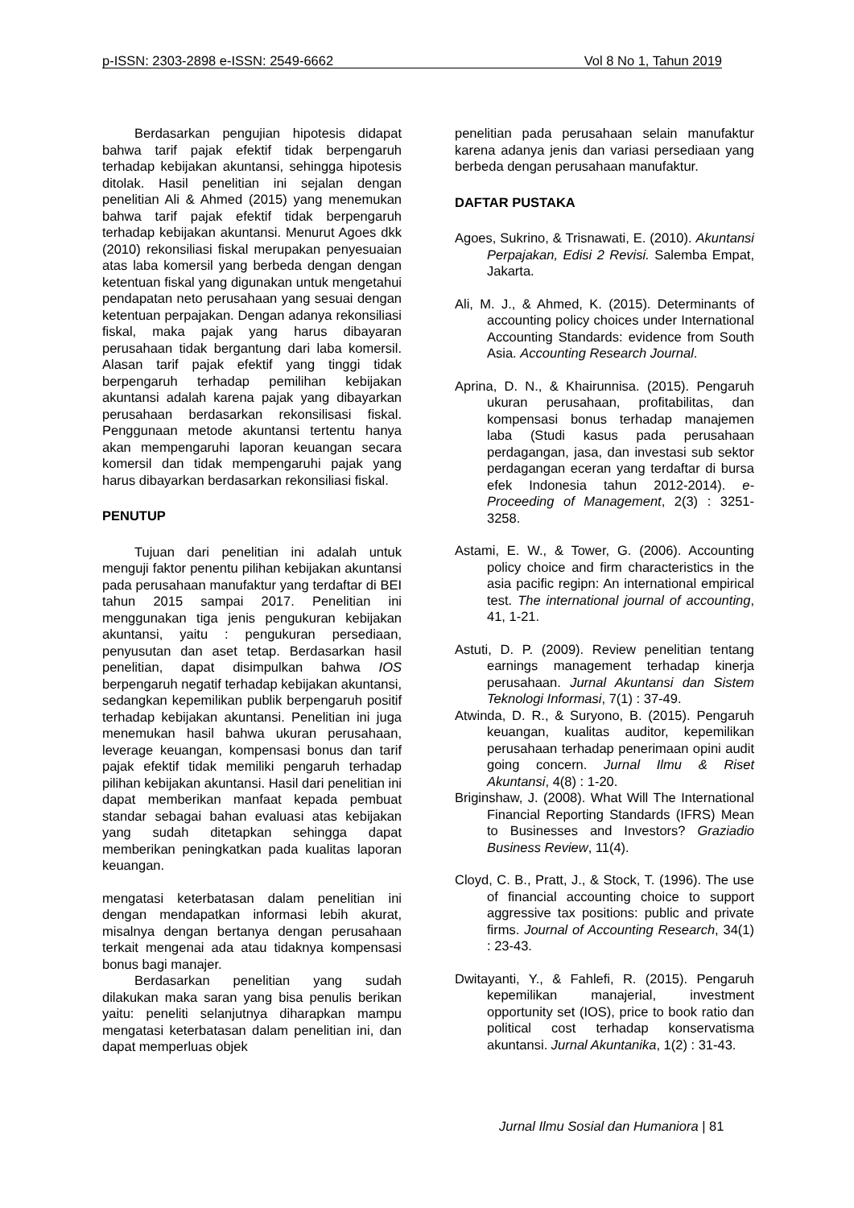p-ISSN: 2303-2898 e-ISSN: 2549-6662 Vol 8 No 1, Tahun 2019
Berdasarkan pengujian hipotesis didapat bahwa tarif pajak efektif tidak berpengaruh terhadap kebijakan akuntansi, sehingga hipotesis ditolak. Hasil penelitian ini sejalan dengan penelitian Ali & Ahmed (2015) yang menemukan bahwa tarif pajak efektif tidak berpengaruh terhadap kebijakan akuntansi. Menurut Agoes dkk (2010) rekonsiliasi fiskal merupakan penyesuaian atas laba komersil yang berbeda dengan dengan ketentuan fiskal yang digunakan untuk mengetahui pendapatan neto perusahaan yang sesuai dengan ketentuan perpajakan. Dengan adanya rekonsiliasi fiskal, maka pajak yang harus dibayaran perusahaan tidak bergantung dari laba komersil. Alasan tarif pajak efektif yang tinggi tidak berpengaruh terhadap pemilihan kebijakan akuntansi adalah karena pajak yang dibayarkan perusahaan berdasarkan rekonsilisasi fiskal. Penggunaan metode akuntansi tertentu hanya akan mempengaruhi laporan keuangan secara komersil dan tidak mempengaruhi pajak yang harus dibayarkan berdasarkan rekonsiliasi fiskal.
PENUTUP
Tujuan dari penelitian ini adalah untuk menguji faktor penentu pilihan kebijakan akuntansi pada perusahaan manufaktur yang terdaftar di BEI tahun 2015 sampai 2017. Penelitian ini menggunakan tiga jenis pengukuran kebijakan akuntansi, yaitu : pengukuran persediaan, penyusutan dan aset tetap. Berdasarkan hasil penelitian, dapat disimpulkan bahwa IOS berpengaruh negatif terhadap kebijakan akuntansi, sedangkan kepemilikan publik berpengaruh positif terhadap kebijakan akuntansi. Penelitian ini juga menemukan hasil bahwa ukuran perusahaan, leverage keuangan, kompensasi bonus dan tarif pajak efektif tidak memiliki pengaruh terhadap pilihan kebijakan akuntansi. Hasil dari penelitian ini dapat memberikan manfaat kepada pembuat standar sebagai bahan evaluasi atas kebijakan yang sudah ditetapkan sehingga dapat memberikan peningkatkan pada kualitas laporan keuangan.
mengatasi keterbatasan dalam penelitian ini dengan mendapatkan informasi lebih akurat, misalnya dengan bertanya dengan perusahaan terkait mengenai ada atau tidaknya kompensasi bonus bagi manajer.
Berdasarkan penelitian yang sudah dilakukan maka saran yang bisa penulis berikan yaitu: peneliti selanjutnya diharapkan mampu mengatasi keterbatasan dalam penelitian ini, dan dapat memperluas objek
penelitian pada perusahaan selain manufaktur karena adanya jenis dan variasi persediaan yang berbeda dengan perusahaan manufaktur.
DAFTAR PUSTAKA
Agoes, Sukrino, & Trisnawati, E. (2010). Akuntansi Perpajakan, Edisi 2 Revisi. Salemba Empat, Jakarta.
Ali, M. J., & Ahmed, K. (2015). Determinants of accounting policy choices under International Accounting Standards: evidence from South Asia. Accounting Research Journal.
Aprina, D. N., & Khairunnisa. (2015). Pengaruh ukuran perusahaan, profitabilitas, dan kompensasi bonus terhadap manajemen laba (Studi kasus pada perusahaan perdagangan, jasa, dan investasi sub sektor perdagangan eceran yang terdaftar di bursa efek Indonesia tahun 2012-2014). e-Proceeding of Management, 2(3) : 3251-3258.
Astami, E. W., & Tower, G. (2006). Accounting policy choice and firm characteristics in the asia pacific regipn: An international empirical test. The international journal of accounting, 41, 1-21.
Astuti, D. P. (2009). Review penelitian tentang earnings management terhadap kinerja perusahaan. Jurnal Akuntansi dan Sistem Teknologi Informasi, 7(1) : 37-49.
Atwinda, D. R., & Suryono, B. (2015). Pengaruh keuangan, kualitas auditor, kepemilikan perusahaan terhadap penerimaan opini audit going concern. Jurnal Ilmu & Riset Akuntansi, 4(8) : 1-20.
Briginshaw, J. (2008). What Will The International Financial Reporting Standards (IFRS) Mean to Businesses and Investors? Graziadio Business Review, 11(4).
Cloyd, C. B., Pratt, J., & Stock, T. (1996). The use of financial accounting choice to support aggressive tax positions: public and private firms. Journal of Accounting Research, 34(1) : 23-43.
Dwitayanti, Y., & Fahlefi, R. (2015). Pengaruh kepemilikan manajerial, investment opportunity set (IOS), price to book ratio dan political cost terhadap konservatisma akuntansi. Jurnal Akuntanika, 1(2) : 31-43.
Jurnal Ilmu Sosial dan Humaniora | 81